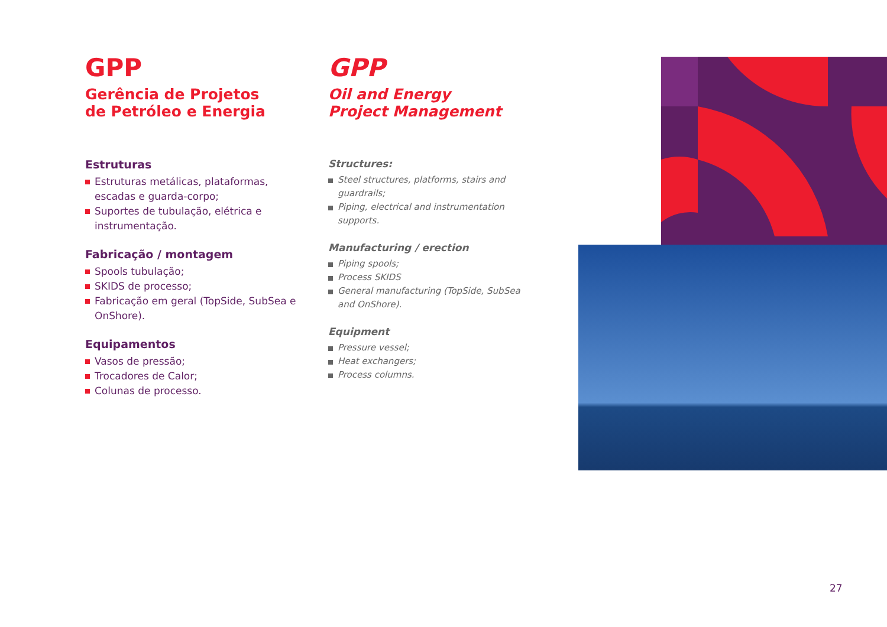GPP
Gerência de Projetos
de Petróleo e Energia
Estruturas
Estruturas metálicas, plataformas, escadas e guarda-corpo;
Suportes de tubulação, elétrica e instrumentação.
Fabricação / montagem
Spools tubulação;
SKIDS de processo;
Fabricação em geral (TopSide, SubSea e OnShore).
Equipamentos
Vasos de pressão;
Trocadores de Calor;
Colunas de processo.
GPP
Oil and Energy
Project Management
Structures:
Steel structures, platforms, stairs and guardrails;
Piping, electrical and instrumentation supports.
Manufacturing / erection
Piping spools;
Process SKIDS
General manufacturing (TopSide, SubSea and OnShore).
Equipment
Pressure vessel;
Heat exchangers;
Process columns.
27